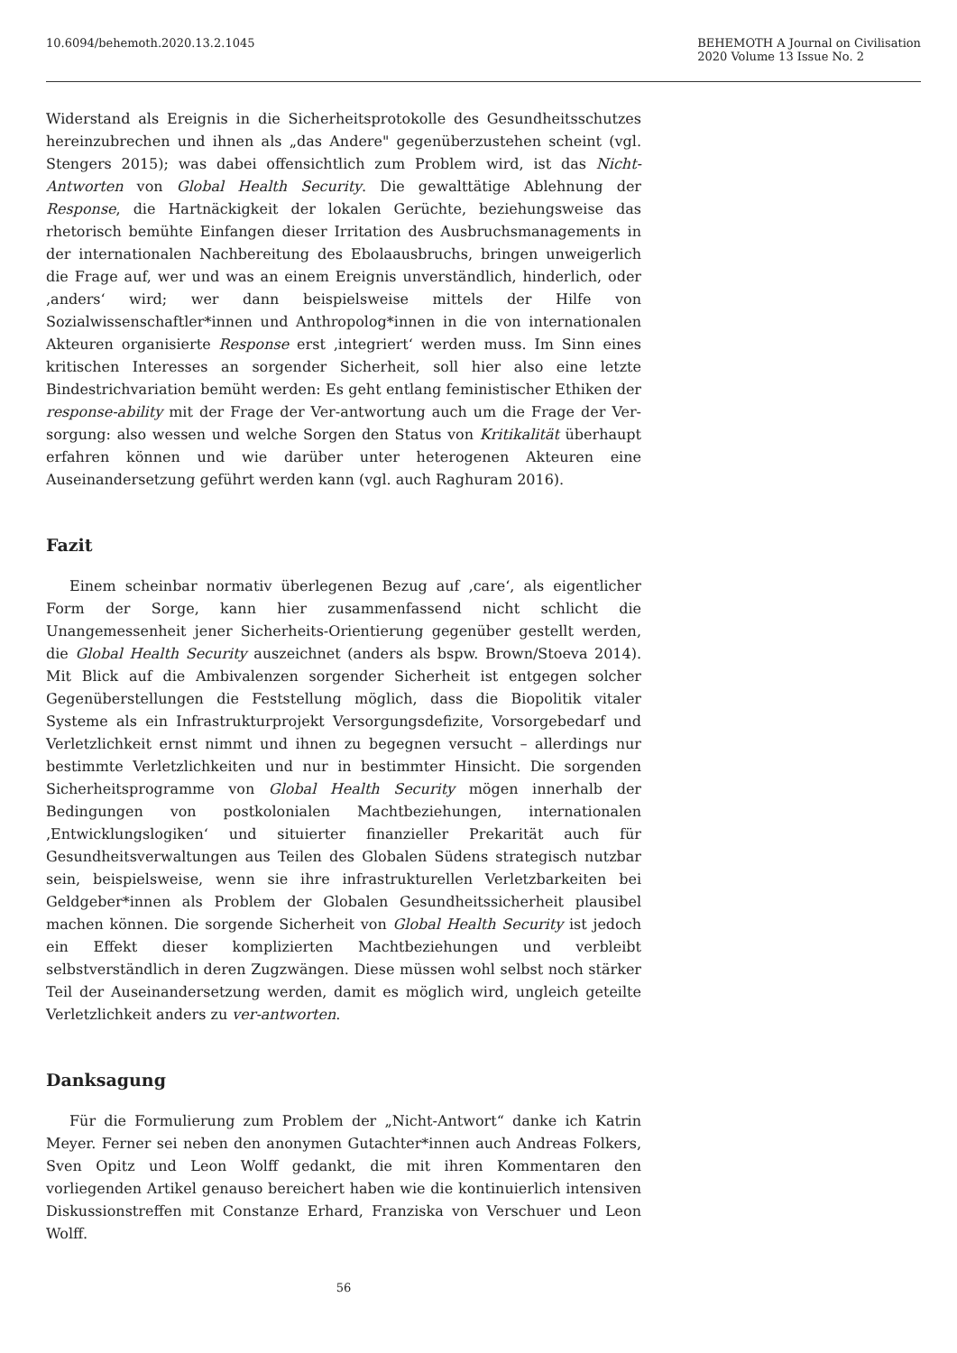10.6094/behemoth.2020.13.2.1045
BEHEMOTH A Journal on Civilisation
2020 Volume 13 Issue No. 2
Widerstand als Ereignis in die Sicherheitsprotokolle des Gesundheitsschutzes hereinzubrechen und ihnen als „das Andere" gegenüberzustehen scheint (vgl. Stengers 2015); was dabei offensichtlich zum Problem wird, ist das Nicht-Antworten von Global Health Security. Die gewalttätige Ablehnung der Response, die Hartnäckigkeit der lokalen Gerüchte, beziehungsweise das rhetorisch bemühte Einfangen dieser Irritation des Ausbruchsmanagements in der internationalen Nachbereitung des Ebolaausbruchs, bringen unweigerlich die Frage auf, wer und was an einem Ereignis unverständlich, hinderlich, oder ‚anders‘ wird; wer dann beispielsweise mittels der Hilfe von Sozialwissenschaftler*innen und Anthropolog*innen in die von internationalen Akteuren organisierte Response erst ‚integriert‘ werden muss. Im Sinn eines kritischen Interesses an sorgender Sicherheit, soll hier also eine letzte Bindestrichvariation bemüht werden: Es geht entlang feministischer Ethiken der response-ability mit der Frage der Ver-antwortung auch um die Frage der Ver-sorgung: also wessen und welche Sorgen den Status von Kritikalität überhaupt erfahren können und wie darüber unter heterogenen Akteuren eine Auseinandersetzung geführt werden kann (vgl. auch Raghuram 2016).
Fazit
Einem scheinbar normativ überlegenen Bezug auf ‚care‘, als eigentlicher Form der Sorge, kann hier zusammenfassend nicht schlicht die Unangemessenheit jener Sicherheits-Orientierung gegenüber gestellt werden, die Global Health Security auszeichnet (anders als bspw. Brown/Stoeva 2014). Mit Blick auf die Ambivalenzen sorgender Sicherheit ist entgegen solcher Gegenüberstellungen die Feststellung möglich, dass die Biopolitik vitaler Systeme als ein Infrastrukturprojekt Versorgungsdefizite, Vorsorgebedarf und Verletzlichkeit ernst nimmt und ihnen zu begegnen versucht – allerdings nur bestimmte Verletzlichkeiten und nur in bestimmter Hinsicht. Die sorgenden Sicherheitsprogramme von Global Health Security mögen innerhalb der Bedingungen von postkolonialen Machtbeziehungen, internationalen ‚Entwicklungslogiken‘ und situierter finanzieller Prekarität auch für Gesundheitsverwaltungen aus Teilen des Globalen Südens strategisch nutzbar sein, beispielsweise, wenn sie ihre infrastrukturellen Verletzbarkeiten bei Geldgeber*innen als Problem der Globalen Gesundheitssicherheit plausibel machen können. Die sorgende Sicherheit von Global Health Security ist jedoch ein Effekt dieser komplizierten Machtbeziehungen und verbleibt selbstverständlich in deren Zugzwängen. Diese müssen wohl selbst noch stärker Teil der Auseinandersetzung werden, damit es möglich wird, ungleich geteilte Verletzlichkeit anders zu ver-antworten.
Danksagung
Für die Formulierung zum Problem der „Nicht-Antwort“ danke ich Katrin Meyer. Ferner sei neben den anonymen Gutachter*innen auch Andreas Folkers, Sven Opitz und Leon Wolff gedankt, die mit ihren Kommentaren den vorliegenden Artikel genauso bereichert haben wie die kontinuierlich intensiven Diskussionstreffen mit Constanze Erhard, Franziska von Verschuer und Leon Wolff.
56